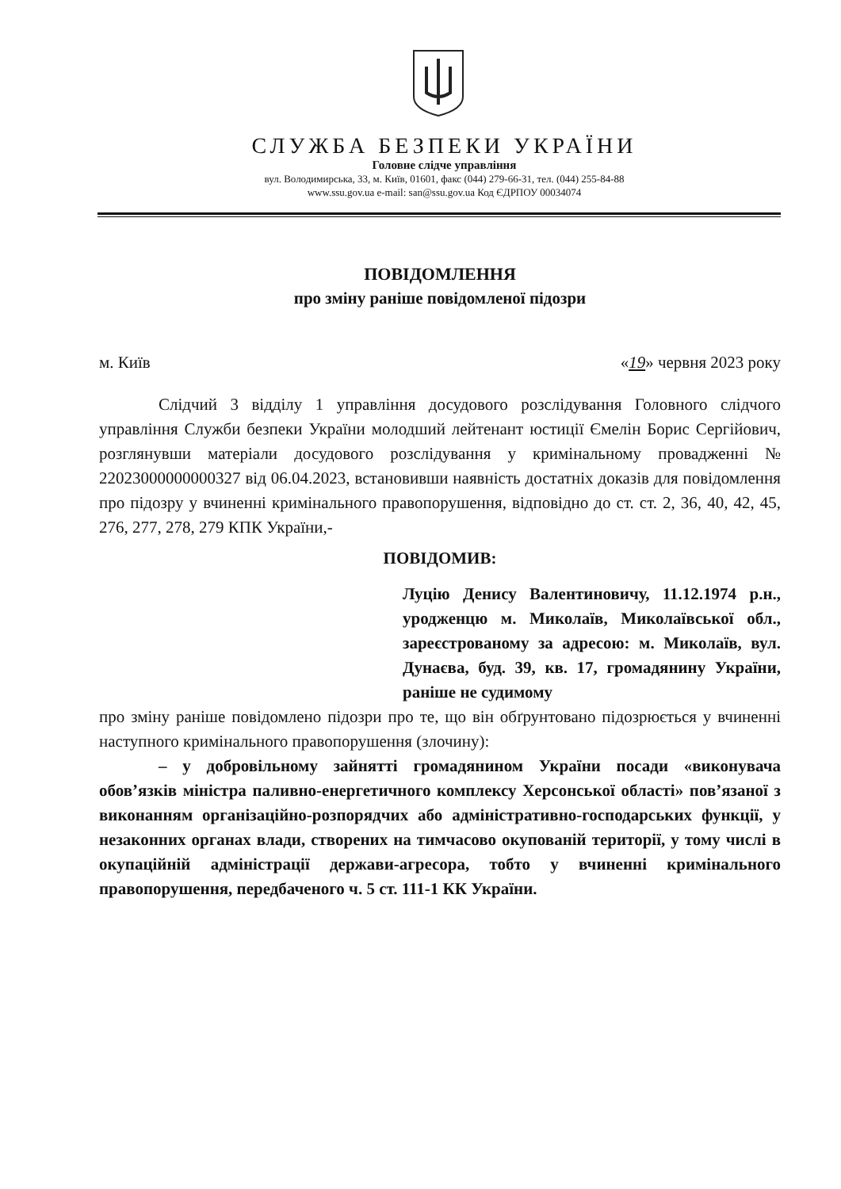СЛУЖБА БЕЗПЕКИ УКРАЇНИ
Головне слідче управління
вул. Володимирська, 33, м. Київ, 01601, факс (044) 279-66-31, тел. (044) 255-84-88
www.ssu.gov.ua e-mail: san@ssu.gov.ua Код ЄДРПОУ 00034074
ПОВІДОМЛЕННЯ
про зміну раніше повідомленої підозри
м. Київ «19» червня 2023 року
Слідчий 3 відділу 1 управління досудового розслідування Головного слідчого управління Служби безпеки України молодший лейтенант юстиції Ємелін Борис Сергійович, розглянувши матеріали досудового розслідування у кримінальному провадженні № 22023000000000327 від 06.04.2023, встановивши наявність достатніх доказів для повідомлення про підозру у вчиненні кримінального правопорушення, відповідно до ст. ст. 2, 36, 40, 42, 45, 276, 277, 278, 279 КПК України,-
ПОВІДОМИВ:
Луцію Денису Валентиновичу, 11.12.1974 р.н., уродженцю м. Миколаїв, Миколаївської обл., зареєстрованому за адресою: м. Миколаїв, вул. Дунаєва, буд. 39, кв. 17, громадянину України, раніше не судимому
про зміну раніше повідомлено підозри про те, що він обґрунтовано підозрюється у вчиненні наступного кримінального правопорушення (злочину):
– у добровільному зайнятті громадянином України посади «виконувача обов’язків міністра паливно-енергетичного комплексу Херсонської області» пов’язаної з виконанням організаційно-розпорядчих або адміністративно-господарських функції, у незаконних органах влади, створених на тимчасово окупованій території, у тому числі в окупаційній адміністрації держави-агресора, тобто у вчиненні кримінального правопорушення, передбаченого ч. 5 ст. 111-1 КК України.